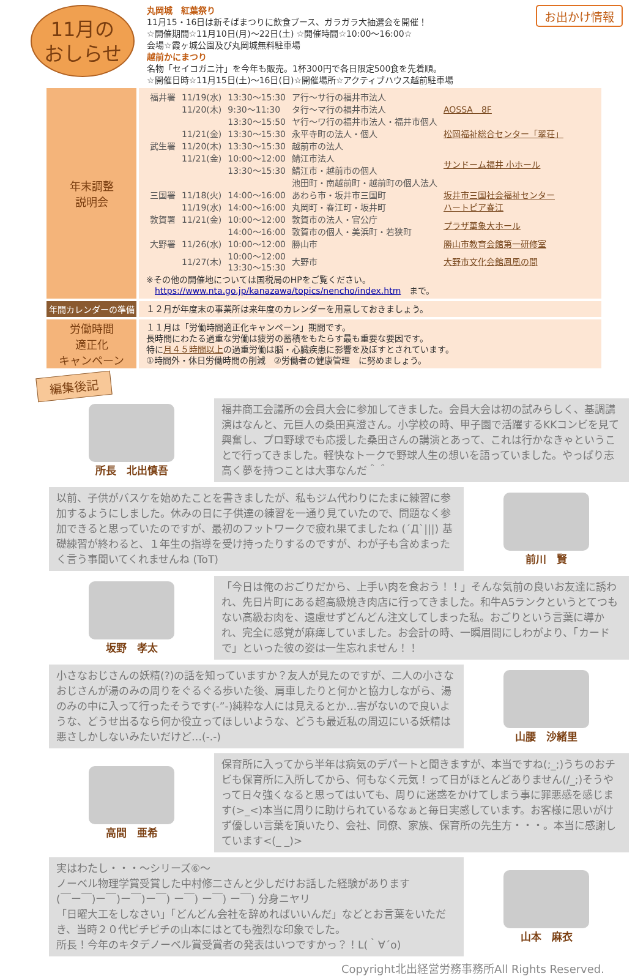11月の
おしらせ
丸岡城　紅葉祭り
11月15・16日は新そばまつりに飲食ブース、ガラガラ大抽選会を開催！
☆開催期間☆11月10日(月)～22日(土) ☆開催時間☆10:00～16:00☆
会場☆霞ヶ城公園及び丸岡城無料駐車場
越前かにまつり
名物「セイコガニ汁」を今年も販売。1杯300円で各日限定500食を先着順。
☆開催日時☆11月15日(土)～16日(日)☆開催場所☆アクティブハウス越前駐車場
お出かけ情報
| 年末調整 説明会 | / 福井署 / 11/19(水) / 13:30～15:30 / ア行～サ行の福井市法人 / AOSSA 8F / / / 11/20(木) / 9:30～11:30 / タ行～マ行の福井市法人 / / / / / 13:30～15:50 / ヤ行～ワ行の福井市法人・福井市個人 / / / / 11/21(金) / 13:30～15:30 / 永平寺町の法人・個人 / 松岡福祉総合センター「翠荘」 / / 武生署 / 11/20(木) / 13:30～15:30 / 越前市の法人 / サンドーム福井 小ホール / / / 11/21(金) / 10:00～12:00 / 鯖江市法人 / / / / / 13:30～15:30 / 鯖江市・越前市の個人 / / / / / / 池田町・南越前町・越前町の個人法人 / / / 三国署 / 11/18(火) / 14:00～16:00 / あわら市・坂井市三国町 / 坂井市三国社会福祉センター / / / 11/19(水) / 14:00～16:00 / 丸岡町・春江町・坂井町 / ハートピア春江 / / 敦賀署 / 11/21(金) / 10:00～12:00 / 敦賀市の法人・官公庁 / プラザ萬象大ホール / / / / 14:00～16:00 / 敦賀市の個人・美浜町・若狭町 / / / 大野署 / 11/26(水) / 10:00～12:00 / 勝山市 / 勝山市教育会館第一研修室 / / / 11/27(木) / 10:00～12:00 13:30～15:30 / 大野市 / 大野市文化会館鳳凰の間 / ※その他の開催地については国税局のHPをご覧ください。 https://www.nta.go.jp/kanazawa/topics/nencho/index.htm まで。 |
| 年間カレンダーの準備 | １２月が年度末の事業所は来年度のカレンダーを用意しておきましょう。 |
| 労働時間 適正化 キャンペーン | １１月は「労働時間適正化キャンペーン」期間です。 長時間にわたる過重な労働は疲労の蓄積をもたらす最も重要な要因です。 特に 月４５時間以上 の過重労働は脳・心臓疾患に影響を及ぼすとされています。 ①時間外・休日労働時間の削減 ②労働者の健康管理 に努めましょう。 |
編集後記
所長　北出慎吾
福井商工会議所の会員大会に参加してきました。会員大会は初の試みらしく、基調講演はなんと、元巨人の桑田真澄さん。小学校の時、甲子園で活躍するKKコンビを見て興奮し、プロ野球でも応援した桑田さんの講演とあって、これは行かなきゃということで行ってきました。軽快なトークで野球人生の想いを語っていました。やっぱり志高く夢を持つことは大事なんだ＾＾
以前、子供がバスケを始めたことを書きましたが、私もジム代わりにたまに練習に参加するようにしました。休みの日に子供達の練習を一通り見ていたので、問題なく参加できると思っていたのですが、最初のフットワークで疲れ果てましたね (´Д`|||) 基礎練習が終わると、１年生の指導を受け持ったりするのですが、わが子も含めまったく言う事聞いてくれませんね (ToT)
前川　賢
坂野　孝太
「今日は俺のおごりだから、上手い肉を食おう！！」そんな気前の良いお友達に誘われ、先日片町にある超高級焼き肉店に行ってきました。和牛A5ランクというとてつもない高級お肉を、遠慮せずどんどん注文してしまった私。おごりという言葉に導かれ、完全に感覚が麻痺していました。お会計の時、一瞬眉間にしわがより、「カードで」といった彼の姿は一生忘れません！！
小さなおじさんの妖精(?)の話を知っていますか？友人が見たのですが、二人の小さなおじさんが湯のみの周りをぐるぐる歩いた後、肩車したりと何かと協力しながら、湯のみの中に入って行ったそうです(-”-)純粋な人には見えるとか…害がないので良いような、どうせ出るなら何か役立ってほしいような、どうも最近私の周辺にいる妖精は悪さしかしないみたいだけど…(-.-)
山腰　沙緒里
高間　亜希
保育所に入ってから半年は病気のデパートと聞きますが、本当ですね(;_;)うちのおチビも保育所に入所してから、何もなく元気！って日がほとんどありません(/_;)そうやって日々強くなると思ってはいても、周りに迷惑をかけてしまう事に罪悪感を感じます(>_<)本当に周りに助けられているなぁと毎日実感しています。お客様に思いがけず優しい言葉を頂いたり、会社、同僚、家族、保育所の先生方・・・。本当に感謝しています<(_ _)>
実はわたし・・・～シリーズ⑥～
ノーベル物理学賞受賞した中村修二さんと少しだけお話した経験があります
(￣ー￣)ー￣)ー￣)ー￣) ー￣) ー￣) ー￣) 分身ニヤリ
「日曜大工をしなさい」「どんどん会社を辞めればいいんだ」などとお言葉をいただき、当時２０代ピチピチの山本にはとても強烈な印象でした。
所長！今年のキタデノーベル賞受賞者の発表はいつですかっ？！L(｀∀´o)
山本　麻衣
Copyright北出経営労務事務所All Rights Reserved.